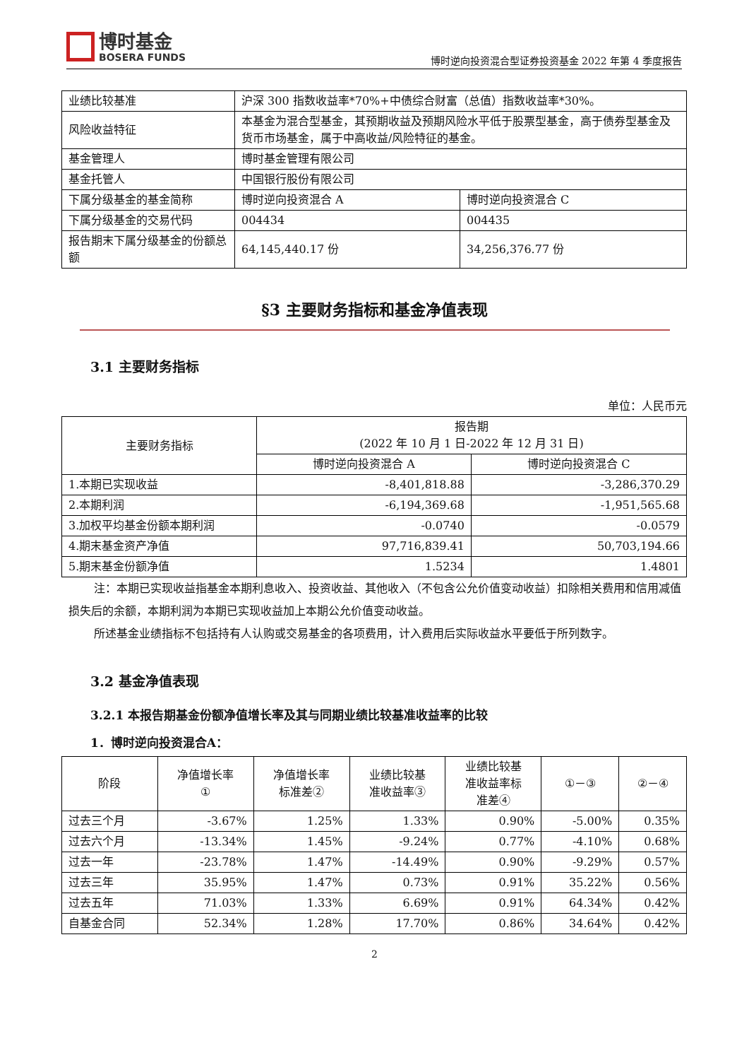博时基金 BOSERA FUNDS
博时逆向投资混合型证券投资基金 2022 年第 4 季度报告
| 业绩比较基准 | 沪深 300 指数收益率*70%+中债综合财富（总值）指数收益率*30%。 | |
| 风险收益特征 | 本基金为混合型基金，其预期收益及预期风险水平低于股票型基金，高于债券型基金及货币市场基金，属于中高收益/风险特征的基金。 | |
| 基金管理人 | 博时基金管理有限公司 | |
| 基金托管人 | 中国银行股份有限公司 | |
| 下属分级基金的基金简称 | 博时逆向投资混合 A | 博时逆向投资混合 C |
| 下属分级基金的交易代码 | 004434 | 004435 |
| 报告期末下属分级基金的份额总额 | 64,145,440.17 份 | 34,256,376.77 份 |
§3 主要财务指标和基金净值表现
3.1 主要财务指标
单位：人民币元
| 主要财务指标 | 报告期 (2022 年 10 月 1 日-2022 年 12 月 31 日) | |
| --- | --- | --- |
| | 博时逆向投资混合 A | 博时逆向投资混合 C |
| 1.本期已实现收益 | -8,401,818.88 | -3,286,370.29 |
| 2.本期利润 | -6,194,369.68 | -1,951,565.68 |
| 3.加权平均基金份额本期利润 | -0.0740 | -0.0579 |
| 4.期末基金资产净值 | 97,716,839.41 | 50,703,194.66 |
| 5.期末基金份额净值 | 1.5234 | 1.4801 |
注：本期已实现收益指基金本期利息收入、投资收益、其他收入（不包含公允价值变动收益）扣除相关费用和信用减值损失后的余额，本期利润为本期已实现收益加上本期公允价值变动收益。
所述基金业绩指标不包括持有人认购或交易基金的各项费用，计入费用后实际收益水平要低于所列数字。
3.2 基金净值表现
3.2.1 本报告期基金份额净值增长率及其与同期业绩比较基准收益率的比较
1．博时逆向投资混合A：
| 阶段 | 净值增长率 ① | 净值增长率 标准差② | 业绩比较基 准收益率③ | 业绩比较基 准收益率标 准差④ | ①－③ | ②－④ |
| --- | --- | --- | --- | --- | --- | --- |
| 过去三个月 | -3.67% | 1.25% | 1.33% | 0.90% | -5.00% | 0.35% |
| 过去六个月 | -13.34% | 1.45% | -9.24% | 0.77% | -4.10% | 0.68% |
| 过去一年 | -23.78% | 1.47% | -14.49% | 0.90% | -9.29% | 0.57% |
| 过去三年 | 35.95% | 1.47% | 0.73% | 0.91% | 35.22% | 0.56% |
| 过去五年 | 71.03% | 1.33% | 6.69% | 0.91% | 64.34% | 0.42% |
| 自基金合同 | 52.34% | 1.28% | 17.70% | 0.86% | 34.64% | 0.42% |
2